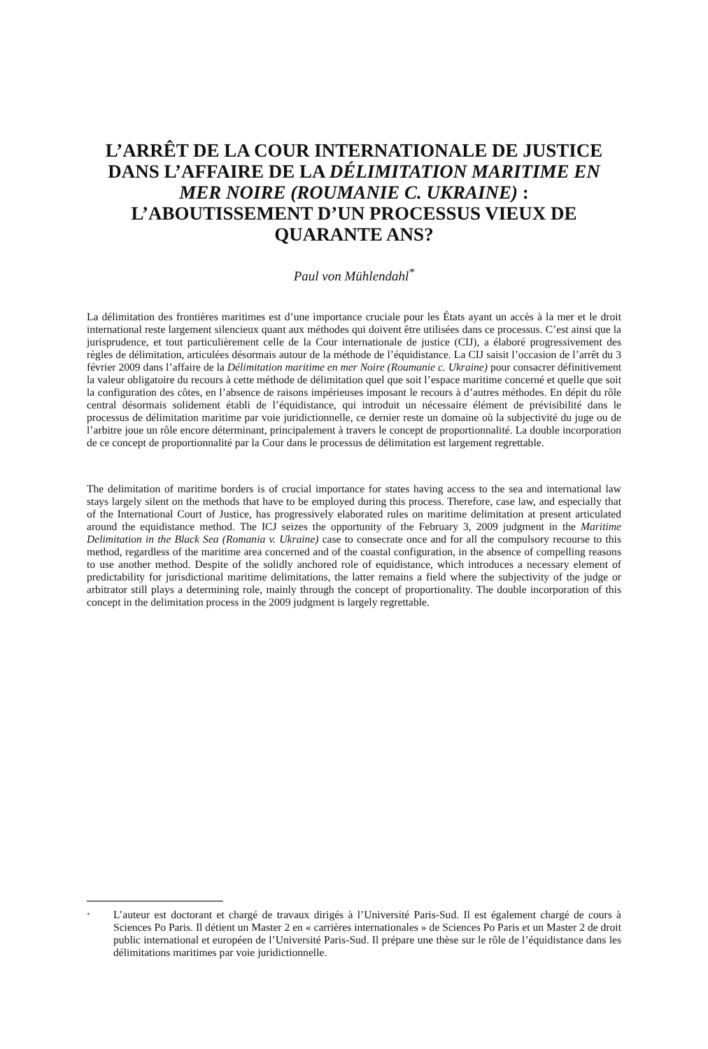L’ARRÊT DE LA COUR INTERNATIONALE DE JUSTICE DANS L’AFFAIRE DE LA DÉLIMITATION MARITIME EN MER NOIRE (ROUMANIE C. UKRAINE) : L’ABOUTISSEMENT D’UN PROCESSUS VIEUX DE QUARANTE ANS?
Paul von Mühlendahl<sup>*</sup>
La délimitation des frontières maritimes est d’une importance cruciale pour les États ayant un accès à la mer et le droit international reste largement silencieux quant aux méthodes qui doivent être utilisées dans ce processus. C’est ainsi que la jurisprudence, et tout particulièrement celle de la Cour internationale de justice (CIJ), a élaboré progressivement des règles de délimitation, articulées désormais autour de la méthode de l’équidistance. La CIJ saisit l’occasion de l’arrêt du 3 février 2009 dans l’affaire de la Délimitation maritime en mer Noire (Roumanie c. Ukraine) pour consacrer définitivement la valeur obligatoire du recours à cette méthode de délimitation quel que soit l’espace maritime concerné et quelle que soit la configuration des côtes, en l’absence de raisons impérieuses imposant le recours à d’autres méthodes. En dépit du rôle central désormais solidement établi de l’équidistance, qui introduit un nécessaire élément de prévisibilité dans le processus de délimitation maritime par voie juridictionnelle, ce dernier reste un domaine où la subjectivité du juge ou de l’arbitre joue un rôle encore déterminant, principalement à travers le concept de proportionnalité. La double incorporation de ce concept de proportionnalité par la Cour dans le processus de délimitation est largement regrettable.
The delimitation of maritime borders is of crucial importance for states having access to the sea and international law stays largely silent on the methods that have to be employed during this process. Therefore, case law, and especially that of the International Court of Justice, has progressively elaborated rules on maritime delimitation at present articulated around the equidistance method. The ICJ seizes the opportunity of the February 3, 2009 judgment in the Maritime Delimitation in the Black Sea (Romania v. Ukraine) case to consecrate once and for all the compulsory recourse to this method, regardless of the maritime area concerned and of the coastal configuration, in the absence of compelling reasons to use another method. Despite of the solidly anchored role of equidistance, which introduces a necessary element of predictability for jurisdictional maritime delimitations, the latter remains a field where the subjectivity of the judge or arbitrator still plays a determining role, mainly through the concept of proportionality. The double incorporation of this concept in the delimitation process in the 2009 judgment is largely regrettable.
<sup>*</sup> L’auteur est doctorant et chargé de travaux dirigés à l’Université Paris-Sud. Il est également chargé de cours à Sciences Po Paris. Il détient un Master 2 en « carrières internationales » de Sciences Po Paris et un Master 2 de droit public international et européen de l’Université Paris-Sud. Il prépare une thèse sur le rôle de l’équidistance dans les délimitations maritimes par voie juridictionnelle.